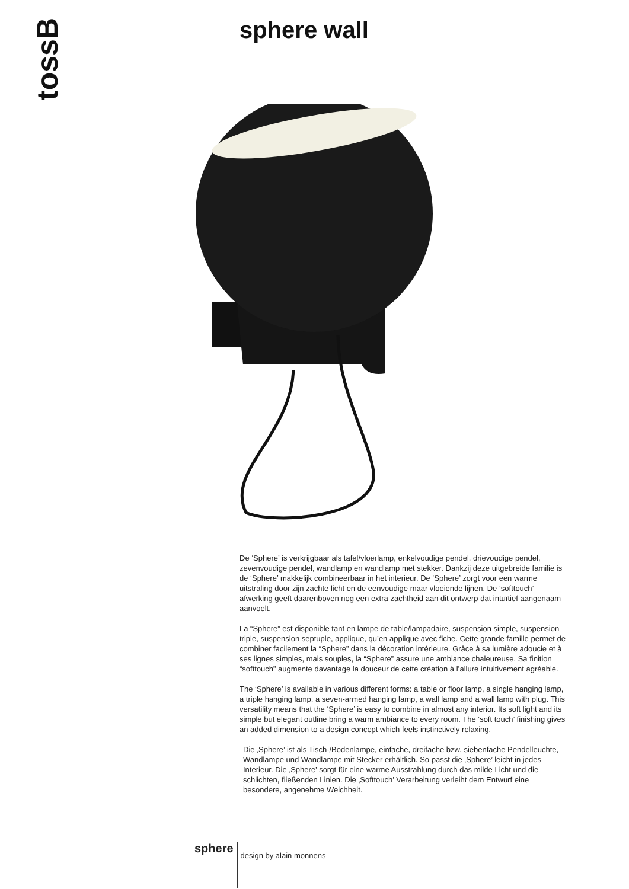tossB sphere wall
De ‘Sphere’ is verkrijgbaar als tafel/vloerlamp, enkelvoudige pendel, drievoudige pendel, zevenvoudige pendel, wandlamp en wandlamp met stekker. Dankzij deze uitgebreide familie is de ‘Sphere’ makkelijk combineerbaar in het interieur. De ‘Sphere’ zorgt voor een warme uitstraling door zijn zachte licht en de eenvoudige maar vloeiende lijnen. De ‘softtouch’ afwerking geeft daarenboven nog een extra zachtheid aan dit ontwerp dat intuïtief aangenaam aanvoelt.
La “Sphere” est disponible tant en lampe de table/lampadaire, suspension simple, suspension triple, suspension septuple, applique, qu’en applique avec fiche. Cette grande famille permet de combiner facilement la “Sphere” dans la décoration intérieure. Grâce à sa lumière adoucie et à ses lignes simples, mais souples, la “Sphere” assure une ambiance chaleureuse. Sa finition “softtouch” augmente davantage la douceur de cette création à l’allure intuitivement agréable.
The ‘Sphere’ is available in various different forms: a table or floor lamp, a single hanging lamp, a triple hanging lamp, a seven-armed hanging lamp, a wall lamp and a wall lamp with plug. This versatility means that the ‘Sphere’ is easy to combine in almost any interior. Its soft light and its simple but elegant outline bring a warm ambiance to every room. The ‘soft touch’ finishing gives an added dimension to a design concept which feels instinctively relaxing.
Die ‚Sphere’ ist als Tisch-/Bodenlampe, einfache, dreifache bzw. siebenfache Pendelleuchte, Wandlampe und Wandlampe mit Stecker erhältlich. So passt die ‚Sphere’ leicht in jedes Interieur. Die ‚Sphere’ sorgt für eine warme Ausstrahlung durch das milde Licht und die schlichten, fließenden Linien. Die ‚Softtouch’ Verarbeitung verleiht dem Entwurf eine besondere, angenehme Weichheit.
sphere
design by alain monnens